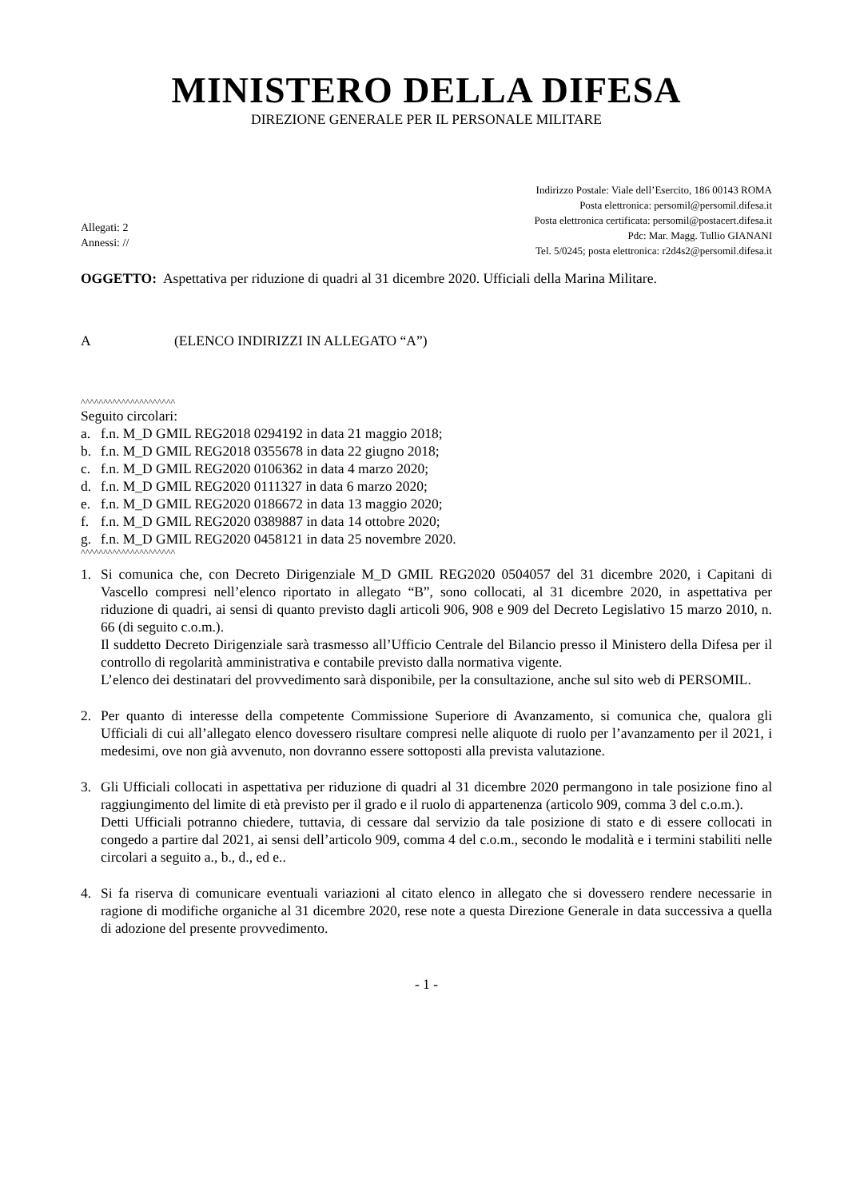MINISTERO DELLA DIFESA
DIREZIONE GENERALE PER IL PERSONALE MILITARE
Allegati: 2
Annessi: //
Indirizzo Postale: Viale dell’Esercito, 186 00143 ROMA
Posta elettronica: persomil@persomil.difesa.it
Posta elettronica certificata: persomil@postacert.difesa.it
Pdc: Mar. Magg. Tullio GIANANI
Tel. 5/0245; posta elettronica: r2d4s2@persomil.difesa.it
OGGETTO: Aspettativa per riduzione di quadri al 31 dicembre 2020. Ufficiali della Marina Militare.
A (ELENCO INDIRIZZI IN ALLEGATO “A”)
^^^^^^^^^^^^^^^^^^^^^
Seguito circolari:
a. f.n. M_D GMIL REG2018 0294192 in data 21 maggio 2018;
b. f.n. M_D GMIL REG2018 0355678 in data 22 giugno 2018;
c. f.n. M_D GMIL REG2020 0106362 in data 4 marzo 2020;
d. f.n. M_D GMIL REG2020 0111327 in data 6 marzo 2020;
e. f.n. M_D GMIL REG2020 0186672 in data 13 maggio 2020;
f. f.n. M_D GMIL REG2020 0389887 in data 14 ottobre 2020;
g. f.n. M_D GMIL REG2020 0458121 in data 25 novembre 2020.
^^^^^^^^^^^^^^^^^^^^^
1. Si comunica che, con Decreto Dirigenziale M_D GMIL REG2020 0504057 del 31 dicembre 2020, i Capitani di Vascello compresi nell’elenco riportato in allegato “B”, sono collocati, al 31 dicembre 2020, in aspettativa per riduzione di quadri, ai sensi di quanto previsto dagli articoli 906, 908 e 909 del Decreto Legislativo 15 marzo 2010, n. 66 (di seguito c.o.m.).
Il suddetto Decreto Dirigenziale sarà trasmesso all’Ufficio Centrale del Bilancio presso il Ministero della Difesa per il controllo di regolarità amministrativa e contabile previsto dalla normativa vigente.
L’elenco dei destinatari del provvedimento sarà disponibile, per la consultazione, anche sul sito web di PERSOMIL.
2. Per quanto di interesse della competente Commissione Superiore di Avanzamento, si comunica che, qualora gli Ufficiali di cui all’allegato elenco dovessero risultare compresi nelle aliquote di ruolo per l’avanzamento per il 2021, i medesimi, ove non già avvenuto, non dovranno essere sottoposti alla prevista valutazione.
3. Gli Ufficiali collocati in aspettativa per riduzione di quadri al 31 dicembre 2020 permangono in tale posizione fino al raggiungimento del limite di età previsto per il grado e il ruolo di appartenenza (articolo 909, comma 3 del c.o.m.).
Detti Ufficiali potranno chiedere, tuttavia, di cessare dal servizio da tale posizione di stato e di essere collocati in congedo a partire dal 2021, ai sensi dell’articolo 909, comma 4 del c.o.m., secondo le modalità e i termini stabiliti nelle circolari a seguito a., b., d., ed e..
4. Si fa riserva di comunicare eventuali variazioni al citato elenco in allegato che si dovessero rendere necessarie in ragione di modifiche organiche al 31 dicembre 2020, rese note a questa Direzione Generale in data successiva a quella di adozione del presente provvedimento.
- 1 -